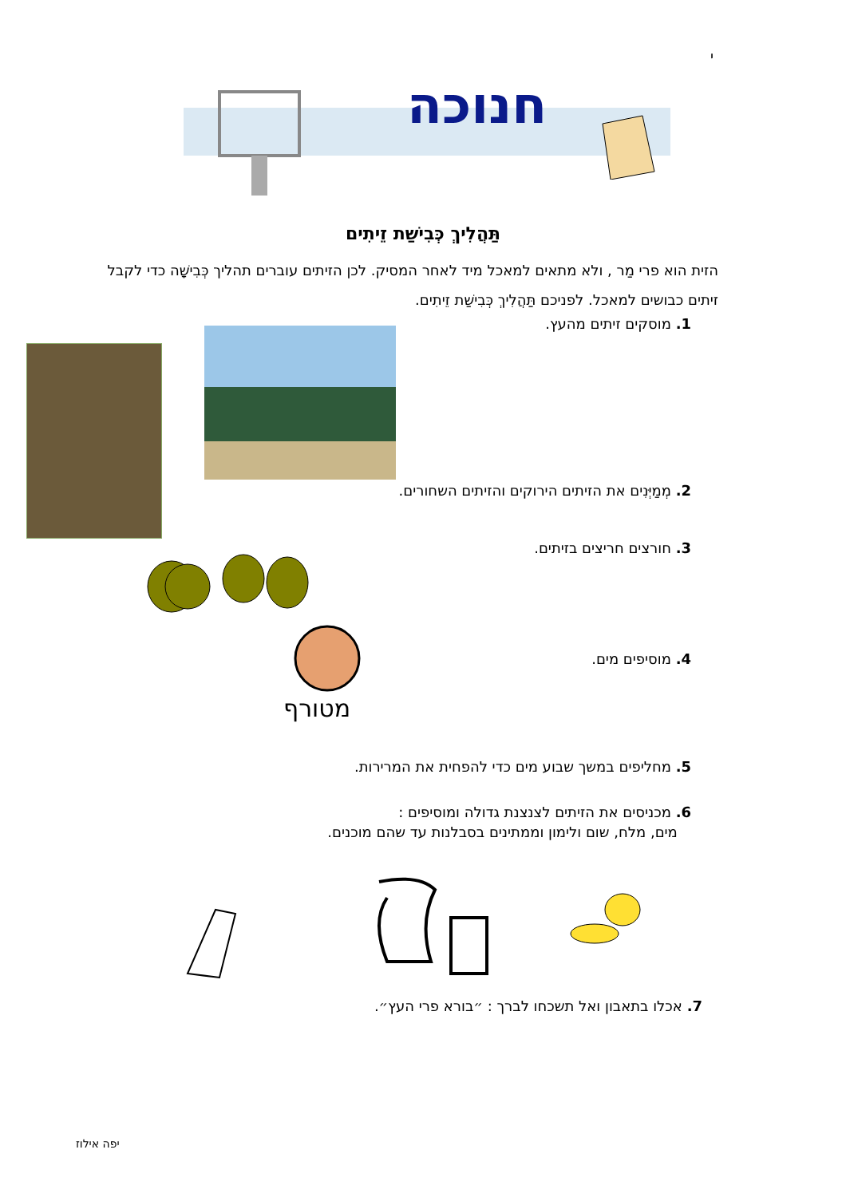י
חנוכה
תַּהֲלִיךְ כְּבִישַׁת זֵיתִים
הזית הוא פרי מַר , ולא מתאים למאכל מיד לאחר המסיק. לכן הזיתים עוברים תהליך כְּבִישָׁה כדי לקבל זיתים כבושים למאכל. לפניכם תַּהֲלִיךְ כְּבִישַׁת זֵיתִים.
1. מוסקים זיתים מהעץ.
2. מְמַיְּנִים את הזיתים הירוקים והזיתים השחורים.
3. חורצים חריצים בזיתים.
מטורף
4. מוסיפים מים.
5. מחליפים במשך שבוע מים כדי להפחית את המרירות.
6. מכניסים את הזיתים לצנצנת גדולה ומוסיפים :
מים, מלח, שום ולימון וממתינים בסבלנות עד שהם מוכנים.
7. אכלו בתאבון ואל תשכחו לברך : ״בורא פרי העץ״.
יפה אילוז